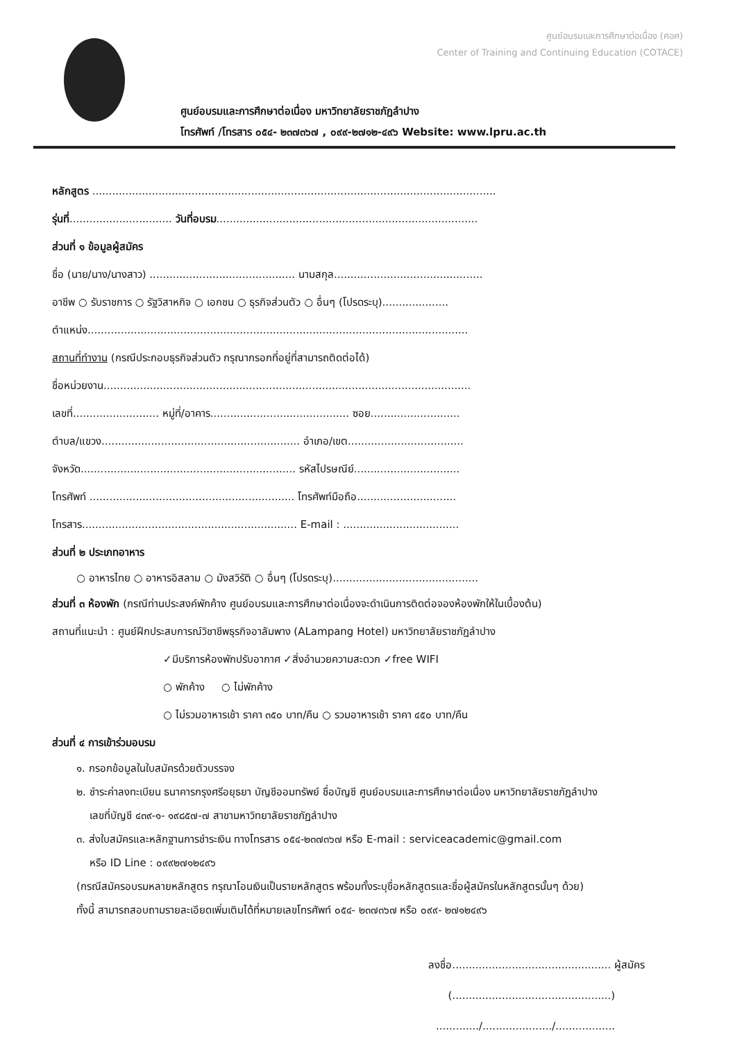ศูนย์อบรมและการศึกษาต่อเนื่อง (ศอศ)
Center of Training and Continuing Education (COTACE)
ศูนย์อบรมและการศึกษาต่อเนื่อง มหาวิทยาลัยราชภัฏลำปาง
โทรศัพท์ /โทรสาร ๐๕๔- ๒๓๗๓๖๗ , ๐๙๙-๒๗๑๒-๔๙๖ Website: www.lpru.ac.th
หลักสูตร ..........................................................................................................................
รุ่นที่............................... วันที่อบรม...............................................................................
ส่วนที่ ๑ ข้อมูลผู้สมัคร
ชื่อ (นาย/นาง/นางสาว) ............................................ นามสกุล.............................................
อาชีพ ○ รับราชการ ○ รัฐวิสาหกิจ ○ เอกชน ○ ธุรกิจส่วนตัว ○ อื่นๆ (โปรดระบุ)....................
ตำแหน่ง...................................................................................................................
สถานที่ทำงาน (กรณีประกอบธุรกิจส่วนตัว กรุณากรอกที่อยู่ที่สามารถติดต่อได้)
ชื่อหน่วยงาน...............................................................................................................
เลขที่.......................... หมู่ที่/อาคาร.......................................... ซอย...........................
ตำบล/แขวง............................................................ อำเภอ/เขต...................................
จังหวัด................................................................. รหัสไปรษณีย์................................
โทรศัพท์ .............................................................. โทรศัพท์มือถือ..............................
โทรสาร................................................................. E-mail : ...................................
ส่วนที่ ๒ ประเภทอาหาร
○ อาหารไทย ○ อาหารอิสลาม ○ มังสวิรัติ ○ อื่นๆ (โปรดระบุ)............................................
ส่วนที่ ๓ ห้องพัก (กรณีท่านประสงค์พักค้าง ศูนย์อบรมและการศึกษาต่อเนื่องจะดำเนินการติดต่อจองห้องพักให้ในเบื้องต้น)
สถานที่แนะนำ : ศูนย์ฝึกประสบการณ์วิชาชีพธุรกิจอาลัมพาง (ALampang Hotel) มหาวิทยาลัยราชภัฏลำปาง
✓มีบริการห้องพักปรับอากาศ ✓สิ่งอำนวยความสะดวก ✓free WIFI
○ พักค้าง ○ ไม่พักค้าง
○ ไม่รวมอาหารเช้า ราคา ๓๕๐ บาท/คืน ○ รวมอาหารเช้า ราคา ๔๕๐ บาท/คืน
ส่วนที่ ๔ การเข้าร่วมอบรม
๑. กรอกข้อมูลในใบสมัครด้วยตัวบรรจง
๒. ชำระค่าลงทะเบียน ธนาคารกรุงศรีอยุธยา บัญชีออมทรัพย์ ชื่อบัญชี ศูนย์อบรมและการศึกษาต่อเนื่อง มหาวิทยาลัยราชภัฏลำปาง
เลขที่บัญชี ๔๓๙-๑- ๑๙๘๕๗-๗ สาขามหาวิทยาลัยราชภัฏลำปาง
๓. ส่งใบสมัครและหลักฐานการชำระเงิน ทางโทรสาร ๐๕๔-๒๓๗๓๖๗ หรือ E-mail : serviceacademic@gmail.com
หรือ ID Line : ๐๙๙๒๗๑๒๔๙๖
(กรณีสมัครอบรมหลายหลักสูตร กรุณาโอนเงินเป็นรายหลักสูตร พร้อมทั้งระบุชื่อหลักสูตรและชื่อผู้สมัครในหลักสูตรนั้นๆ ด้วย)
ทั้งนี้ สามารถสอบถามรายละเอียดเพิ่มเติมได้ที่หมายเลขโทรศัพท์ ๐๕๔- ๒๓๗๓๖๗ หรือ ๐๙๙- ๒๗๑๒๔๙๖
ลงชื่อ................................................ ผู้สมัคร
(................................................)
............./...................../..................